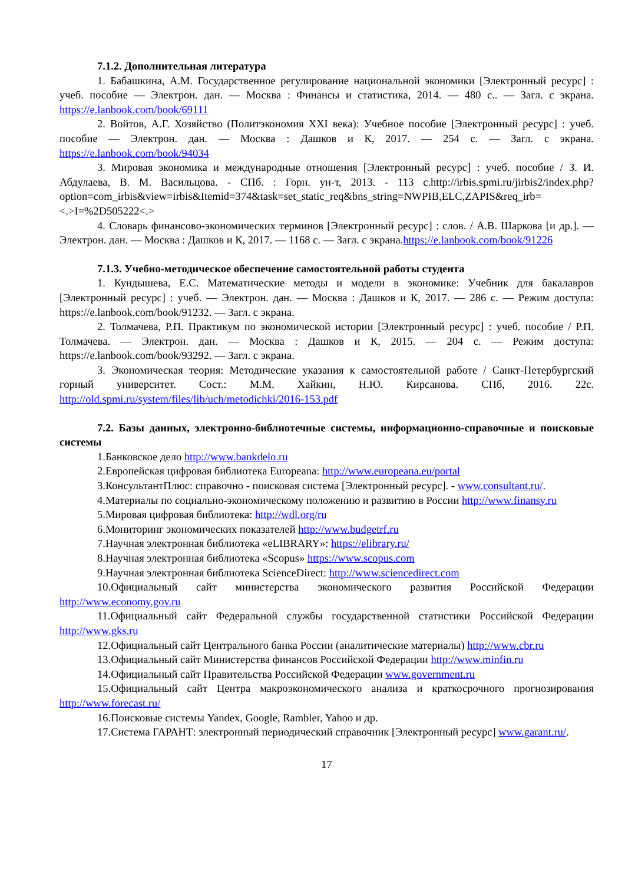7.1.2. Дополнительная литература
1. Бабашкина, А.М. Государственное регулирование национальной экономики [Электронный ресурс] : учеб. пособие — Электрон. дан. — Москва : Финансы и статистика, 2014. — 480 с.. — Загл. с экрана. https://e.lanbook.com/book/69111
2. Войтов, А.Г. Хозяйство (Политэкономия XXI века): Учебное пособие [Электронный ресурс] : учеб. пособие — Электрон. дан. — Москва : Дашков и К, 2017. — 254 с. — Загл. с экрана. https://e.lanbook.com/book/94034
3. Мировая экономика и международные отношения [Электронный ресурс] : учеб. пособие / З. И. Абдулаева, В. М. Васильцова. - СПб. : Горн. ун-т, 2013. - 113 с.http://irbis.spmi.ru/jirbis2/index.php?option=com_irbis&view=irbis&Itemid=374&task=set_static_req&bns_string=NWPIB,ELC,ZAPIS&req_irb=<.>I=%2D505222<.>
4. Словарь финансово-экономических терминов [Электронный ресурс] : слов. / А.В. Шаркова [и др.]. — Электрон. дан. — Москва : Дашков и К, 2017. — 1168 с. — Загл. с экрана.https://e.lanbook.com/book/91226
7.1.3. Учебно-методическое обеспечение самостоятельной работы студента
1. Кундышева, Е.С. Математические методы и модели в экономике: Учебник для бакалавров [Электронный ресурс] : учеб. — Электрон. дан. — Москва : Дашков и К, 2017. — 286 с. — Режим доступа: https://e.lanbook.com/book/91232. — Загл. с экрана.
2. Толмачева, Р.П. Практикум по экономической истории [Электронный ресурс] : учеб. пособие / Р.П. Толмачева. — Электрон. дан. — Москва : Дашков и К, 2015. — 204 с. — Режим доступа: https://e.lanbook.com/book/93292. — Загл. с экрана.
3. Экономическая теория: Методические указания к самостоятельной работе / Санкт-Петербургский горный университет. Сост.: М.М. Хайкин, Н.Ю. Кирсанова. СПб, 2016. 22с. http://old.spmi.ru/system/files/lib/uch/metodichki/2016-153.pdf
7.2. Базы данных, электронно-библиотечные системы, информационно-справочные и поисковые системы
1.Банковское дело http://www.bankdelo.ru
2.Европейская цифровая библиотека Europeana: http://www.europeana.eu/portal
3.КонсультантПлюс: справочно - поисковая система [Электронный ресурс]. - www.consultant.ru/.
4.Материалы по социально-экономическому положению и развитию в России http://www.finansy.ru
5.Мировая цифровая библиотека: http://wdl.org/ru
6.Мониторинг экономических показателей http://www.budgetrf.ru
7.Научная электронная библиотека «eLIBRARY»: https://elibrary.ru/
8.Научная электронная библиотека «Scopus» https://www.scopus.com
9.Научная электронная библиотека ScienceDirect: http://www.sciencedirect.com
10.Официальный сайт министерства экономического развития Российской Федерации http://www.economy.gov.ru
11.Официальный сайт Федеральной службы государственной статистики Российской Федерации http://www.gks.ru
12.Официальный сайт Центрального банка России (аналитические материалы) http://www.cbr.ru
13.Официальный сайт Министерства финансов Российской Федерации http://www.minfin.ru
14.Официальный сайт Правительства Российской Федерации www.government.ru
15.Официальный сайт Центра макроэкономического анализа и краткосрочного прогнозирования http://www.forecast.ru/
16.Поисковые системы Yandex, Google, Rambler, Yahoo и др.
17.Система ГАРАНТ: электронный периодический справочник [Электронный ресурс] www.garant.ru/.
17